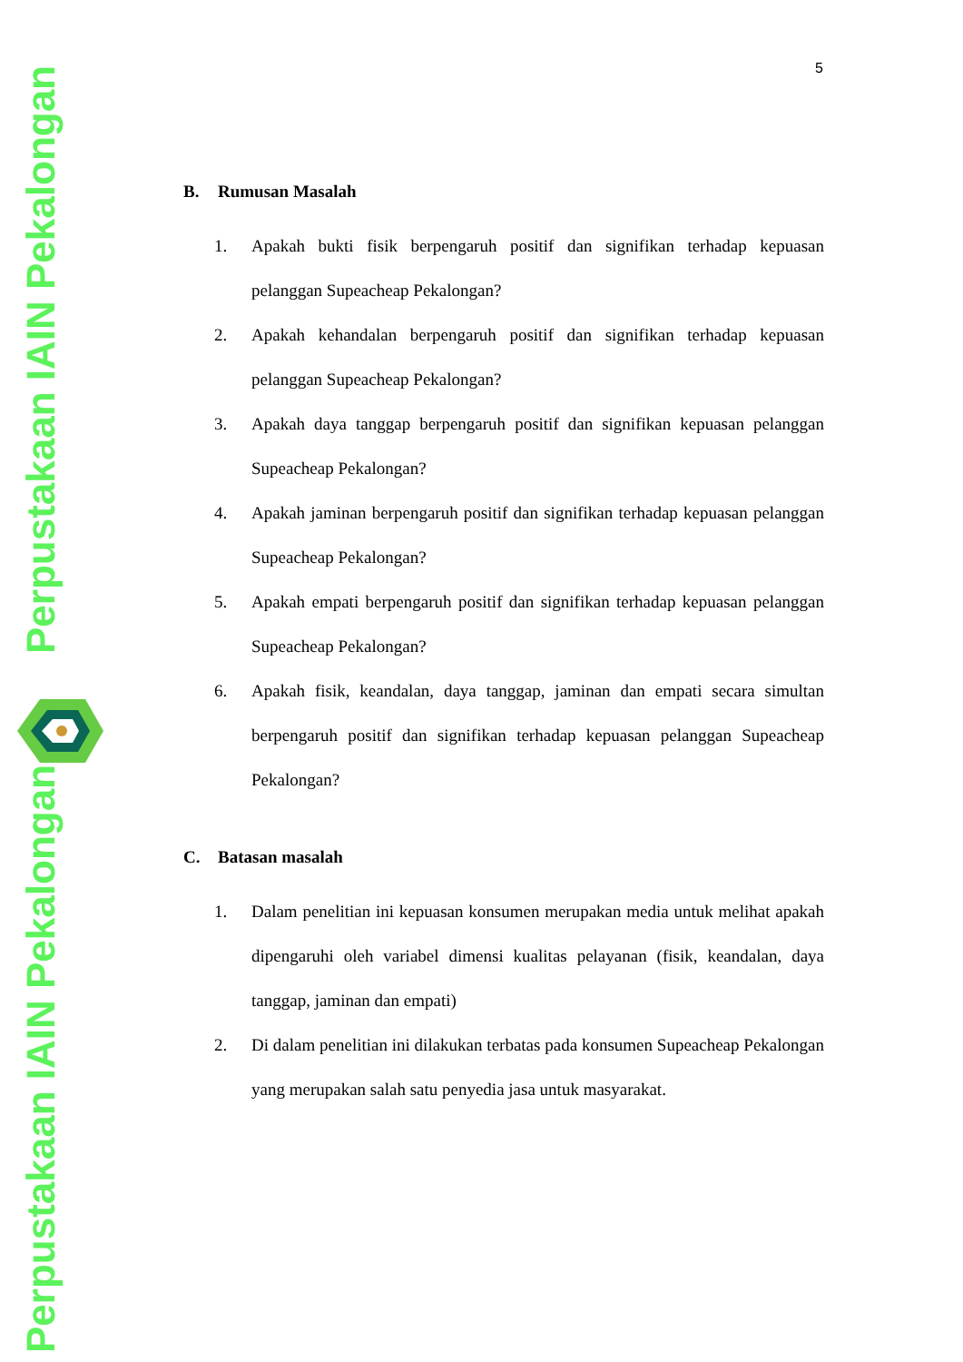Perpustakaan IAIN Pekalongan
Perpustakaan IAIN Pekalongan
5
B. Rumusan Masalah
1. Apakah bukti fisik berpengaruh positif dan signifikan terhadap kepuasan pelanggan Supeacheap Pekalongan?
2. Apakah kehandalan berpengaruh positif dan signifikan terhadap kepuasan pelanggan Supeacheap Pekalongan?
3. Apakah daya tanggap berpengaruh positif dan signifikan kepuasan pelanggan Supeacheap Pekalongan?
4. Apakah jaminan berpengaruh positif dan signifikan terhadap kepuasan pelanggan Supeacheap Pekalongan?
5. Apakah empati berpengaruh positif dan signifikan terhadap kepuasan pelanggan Supeacheap Pekalongan?
6. Apakah fisik, keandalan, daya tanggap, jaminan dan empati secara simultan berpengaruh positif dan signifikan terhadap kepuasan pelanggan Supeacheap Pekalongan?
C. Batasan masalah
1. Dalam penelitian ini kepuasan konsumen merupakan media untuk melihat apakah dipengaruhi oleh variabel dimensi kualitas pelayanan (fisik, keandalan, daya tanggap, jaminan dan empati)
2. Di dalam penelitian ini dilakukan terbatas pada konsumen Supeacheap Pekalongan yang merupakan salah satu penyedia jasa untuk masyarakat.